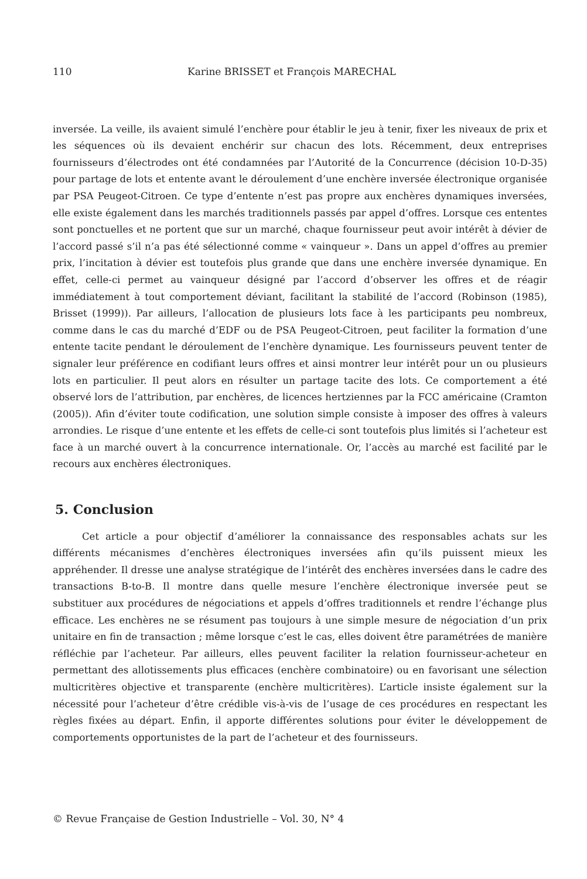110 Karine BRISSET et François MARECHAL
inversée. La veille, ils avaient simulé l’enchère pour établir le jeu à tenir, fixer les niveaux de prix et les séquences où ils devaient enchérir sur chacun des lots. Récemment, deux entreprises fournisseurs d’électrodes ont été condamnées par l’Autorité de la Concurrence (décision 10-D-35) pour partage de lots et entente avant le déroulement d’une enchère inversée électronique organisée par PSA Peugeot-Citroen. Ce type d’entente n’est pas propre aux enchères dynamiques inversées, elle existe également dans les marchés traditionnels passés par appel d’offres. Lorsque ces ententes sont ponctuelles et ne portent que sur un marché, chaque fournisseur peut avoir intérêt à dévier de l’accord passé s’il n’a pas été sélectionné comme « vainqueur ». Dans un appel d’offres au premier prix, l’incitation à dévier est toutefois plus grande que dans une enchère inversée dynamique. En effet, celle-ci permet au vainqueur désigné par l’accord d’observer les offres et de réagir immédiatement à tout comportement déviant, facilitant la stabilité de l’accord (Robinson (1985), Brisset (1999)). Par ailleurs, l’allocation de plusieurs lots face à les participants peu nombreux, comme dans le cas du marché d’EDF ou de PSA Peugeot-Citroen, peut faciliter la formation d’une entente tacite pendant le déroulement de l’enchère dynamique. Les fournisseurs peuvent tenter de signaler leur préférence en codifiant leurs offres et ainsi montrer leur intérêt pour un ou plusieurs lots en particulier. Il peut alors en résulter un partage tacite des lots. Ce comportement a été observé lors de l’attribution, par enchères, de licences hertziennes par la FCC américaine (Cramton (2005)). Afin d’éviter toute codification, une solution simple consiste à imposer des offres à valeurs arrondies. Le risque d’une entente et les effets de celle-ci sont toutefois plus limités si l’acheteur est face à un marché ouvert à la concurrence internationale. Or, l’accès au marché est facilité par le recours aux enchères électroniques.
5. Conclusion
Cet article a pour objectif d’améliorer la connaissance des responsables achats sur les différents mécanismes d’enchères électroniques inversées afin qu’ils puissent mieux les appréhender. Il dresse une analyse stratégique de l’intérêt des enchères inversées dans le cadre des transactions B-to-B. Il montre dans quelle mesure l’enchère électronique inversée peut se substituer aux procédures de négociations et appels d’offres traditionnels et rendre l’échange plus efficace. Les enchères ne se résument pas toujours à une simple mesure de négociation d’un prix unitaire en fin de transaction ; même lorsque c’est le cas, elles doivent être paramétrées de manière réfléchie par l’acheteur. Par ailleurs, elles peuvent faciliter la relation fournisseur-acheteur en permettant des allotissements plus efficaces (enchère combinatoire) ou en favorisant une sélection multicritères objective et transparente (enchère multicritères). L’article insiste également sur la nécessité pour l’acheteur d’être crédible vis-à-vis de l’usage de ces procédures en respectant les règles fixées au départ. Enfin, il apporte différentes solutions pour éviter le développement de comportements opportunistes de la part de l’acheteur et des fournisseurs.
© Revue Française de Gestion Industrielle – Vol. 30, N° 4